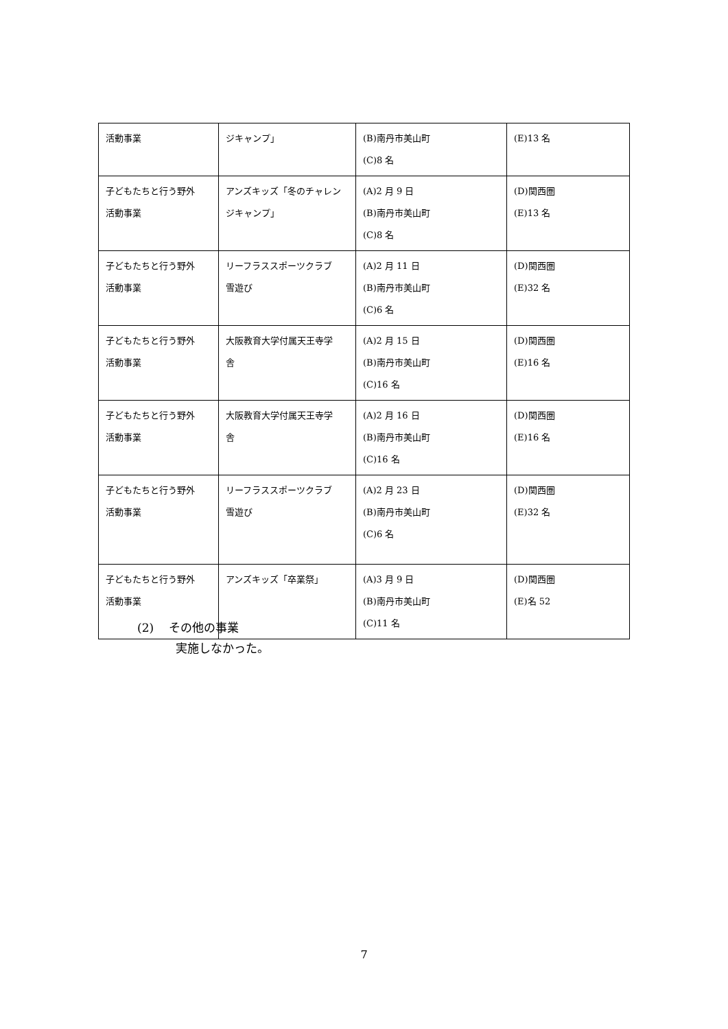| 活動事業 | ジキャンプ」 | (B)南丹市美山町 (C)8 名 | (E)13 名 |
| 子どもたちと行う野外 活動事業 | アンズキッズ「冬のチャレンジキャンプ」 | (A)2 月 9 日 (B)南丹市美山町 (C)8 名 | (D)関西圏 (E)13 名 |
| 子どもたちと行う野外 活動事業 | リーフラススポーツクラブ 雪遊び | (A)2 月 11 日 (B)南丹市美山町 (C)6 名 | (D)関西圏 (E)32 名 |
| 子どもたちと行う野外 活動事業 | 大阪教育大学付属天王寺学 舎 | (A)2 月 15 日 (B)南丹市美山町 (C)16 名 | (D)関西圏 (E)16 名 |
| 子どもたちと行う野外 活動事業 | 大阪教育大学付属天王寺学 舎 | (A)2 月 16 日 (B)南丹市美山町 (C)16 名 | (D)関西圏 (E)16 名 |
| 子どもたちと行う野外 活動事業 | リーフラススポーツクラブ 雪遊び | (A)2 月 23 日 (B)南丹市美山町 (C)6 名 | (D)関西圏 (E)32 名 |
| 子どもたちと行う野外 活動事業 | アンズキッズ「卒業祭」 | (A)3 月 9 日 (B)南丹市美山町 (C)11 名 | (D)関西圏 (E)名 52 |
(2) その他の事業
実施しなかった。
7